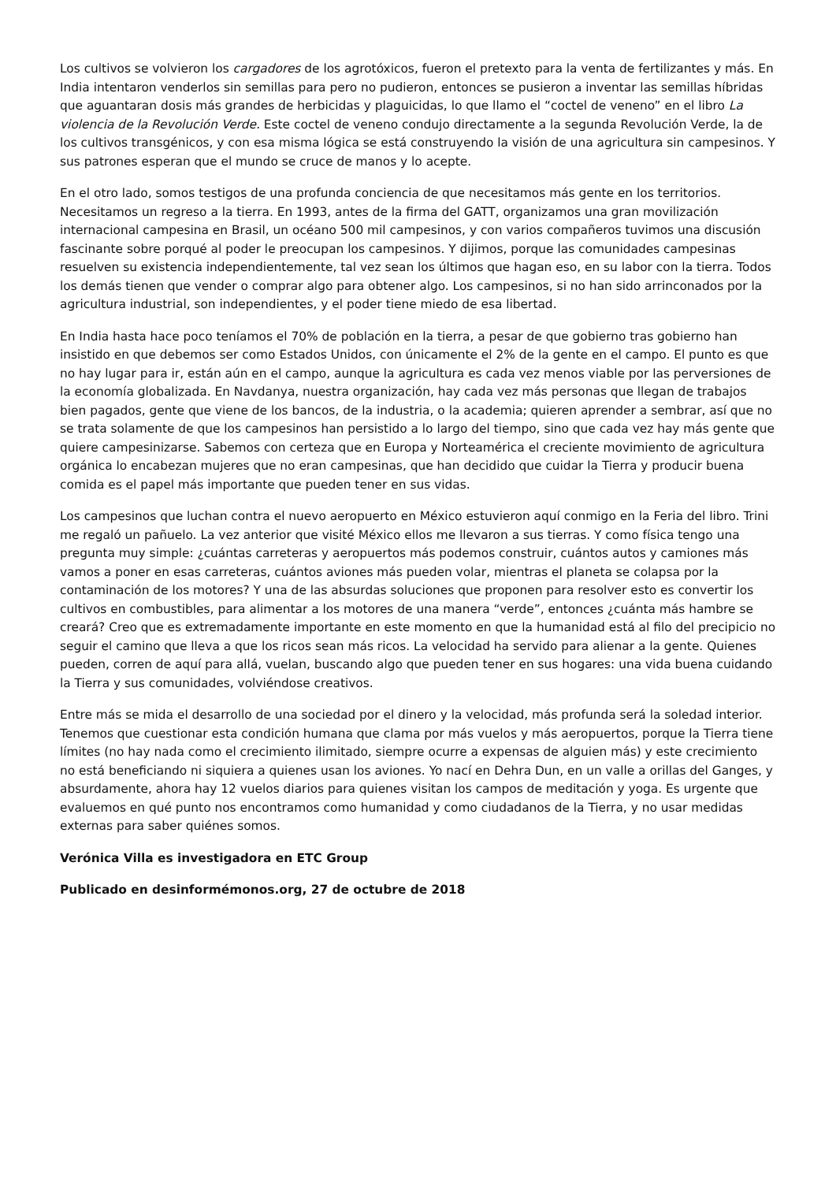Los cultivos se volvieron los cargadores de los agrotóxicos, fueron el pretexto para la venta de fertilizantes y más. En India intentaron venderlos sin semillas para pero no pudieron, entonces se pusieron a inventar las semillas híbridas que aguantaran dosis más grandes de herbicidas y plaguicidas, lo que llamo el “coctel de veneno” en el libro La violencia de la Revolución Verde. Este coctel de veneno condujo directamente a la segunda Revolución Verde, la de los cultivos transgénicos, y con esa misma lógica se está construyendo la visión de una agricultura sin campesinos. Y sus patrones esperan que el mundo se cruce de manos y lo acepte.
En el otro lado, somos testigos de una profunda conciencia de que necesitamos más gente en los territorios. Necesitamos un regreso a la tierra. En 1993, antes de la firma del GATT, organizamos una gran movilización internacional campesina en Brasil, un océano 500 mil campesinos, y con varios compañeros tuvimos una discusión fascinante sobre porqué al poder le preocupan los campesinos. Y dijimos, porque las comunidades campesinas resuelven su existencia independientemente, tal vez sean los últimos que hagan eso, en su labor con la tierra. Todos los demás tienen que vender o comprar algo para obtener algo. Los campesinos, si no han sido arrinconados por la agricultura industrial, son independientes, y el poder tiene miedo de esa libertad.
En India hasta hace poco teníamos el 70% de población en la tierra, a pesar de que gobierno tras gobierno han insistido en que debemos ser como Estados Unidos, con únicamente el 2% de la gente en el campo. El punto es que no hay lugar para ir, están aún en el campo, aunque la agricultura es cada vez menos viable por las perversiones de la economía globalizada. En Navdanya, nuestra organización, hay cada vez más personas que llegan de trabajos bien pagados, gente que viene de los bancos, de la industria, o la academia; quieren aprender a sembrar, así que no se trata solamente de que los campesinos han persistido a lo largo del tiempo, sino que cada vez hay más gente que quiere campesinizarse. Sabemos con certeza que en Europa y Norteamérica el creciente movimiento de agricultura orgánica lo encabezan mujeres que no eran campesinas, que han decidido que cuidar la Tierra y producir buena comida es el papel más importante que pueden tener en sus vidas.
Los campesinos que luchan contra el nuevo aeropuerto en México estuvieron aquí conmigo en la Feria del libro. Trini me regaló un pañuelo. La vez anterior que visité México ellos me llevaron a sus tierras. Y como física tengo una pregunta muy simple: ¿cuántas carreteras y aeropuertos más podemos construir, cuántos autos y camiones más vamos a poner en esas carreteras, cuántos aviones más pueden volar, mientras el planeta se colapsa por la contaminación de los motores? Y una de las absurdas soluciones que proponen para resolver esto es convertir los cultivos en combustibles, para alimentar a los motores de una manera “verde”, entonces ¿cuánta más hambre se creará? Creo que es extremadamente importante en este momento en que la humanidad está al filo del precipicio no seguir el camino que lleva a que los ricos sean más ricos. La velocidad ha servido para alienar a la gente. Quienes pueden, corren de aquí para allá, vuelan, buscando algo que pueden tener en sus hogares: una vida buena cuidando la Tierra y sus comunidades, volviéndose creativos.
Entre más se mida el desarrollo de una sociedad por el dinero y la velocidad, más profunda será la soledad interior. Tenemos que cuestionar esta condición humana que clama por más vuelos y más aeropuertos, porque la Tierra tiene límites (no hay nada como el crecimiento ilimitado, siempre ocurre a expensas de alguien más) y este crecimiento no está beneficiando ni siquiera a quienes usan los aviones. Yo nací en Dehra Dun, en un valle a orillas del Ganges, y absurdamente, ahora hay 12 vuelos diarios para quienes visitan los campos de meditación y yoga. Es urgente que evaluemos en qué punto nos encontramos como humanidad y como ciudadanos de la Tierra, y no usar medidas externas para saber quiénes somos.
Verónica Villa es investigadora en ETC Group
Publicado en desinformémonos.org, 27 de octubre de 2018